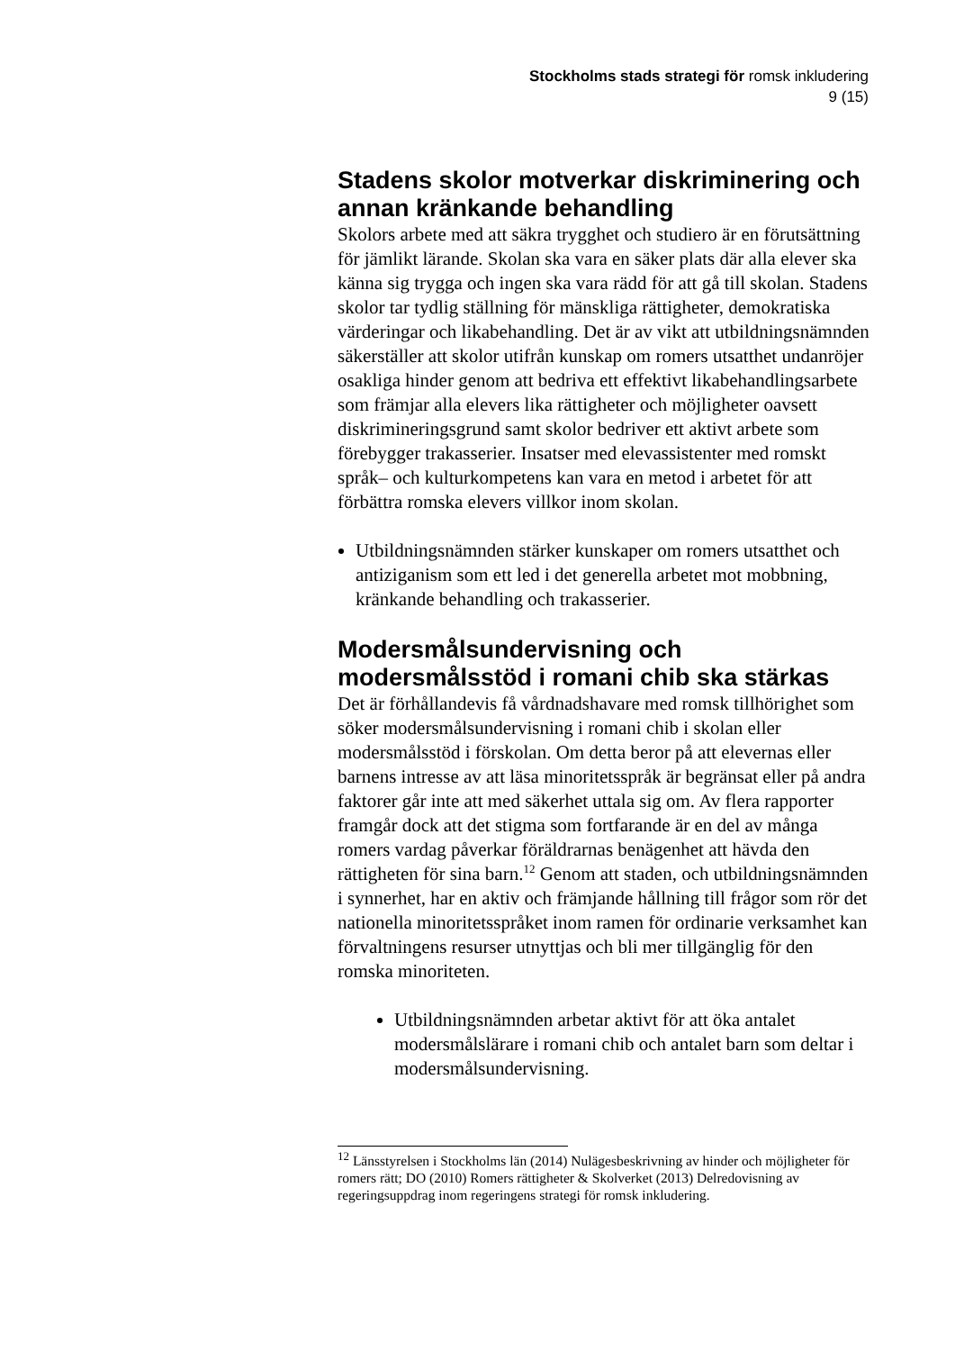Stockholms stads strategi för romsk inkludering
9 (15)
Stadens skolor motverkar diskriminering och annan kränkande behandling
Skolors arbete med att säkra trygghet och studiero är en förutsättning för jämlikt lärande. Skolan ska vara en säker plats där alla elever ska känna sig trygga och ingen ska vara rädd för att gå till skolan. Stadens skolor tar tydlig ställning för mänskliga rättigheter, demokratiska värderingar och likabehandling. Det är av vikt att utbildningsnämnden säkerställer att skolor utifrån kunskap om romers utsatthet undanröjer osakliga hinder genom att bedriva ett effektivt likabehandlingsarbete som främjar alla elevers lika rättigheter och möjligheter oavsett diskrimineringsgrund samt skolor bedriver ett aktivt arbete som förebygger trakasserier. Insatser med elevassistenter med romskt språk– och kulturkompetens kan vara en metod i arbetet för att förbättra romska elevers villkor inom skolan.
Utbildningsnämnden stärker kunskaper om romers utsatthet och antiziganism som ett led i det generella arbetet mot mobbning, kränkande behandling och trakasserier.
Modersmålsundervisning och modersmålsstöd i romani chib ska stärkas
Det är förhållandevis få vårdnadshavare med romsk tillhörighet som söker modersmålsundervisning i romani chib i skolan eller modersmålsstöd i förskolan. Om detta beror på att elevernas eller barnens intresse av att läsa minoritetsspråk är begränsat eller på andra faktorer går inte att med säkerhet uttala sig om. Av flera rapporter framgår dock att det stigma som fortfarande är en del av många romers vardag påverkar föräldrarnas benägenhet att hävda den rättigheten för sina barn.<sup>12</sup> Genom att staden, och utbildningsnämnden i synnerhet, har en aktiv och främjande hållning till frågor som rör det nationella minoritetsspråket inom ramen för ordinarie verksamhet kan förvaltningens resurser utnyttjas och bli mer tillgänglig för den romska minoriteten.
Utbildningsnämnden arbetar aktivt för att öka antalet modersmålslärare i romani chib och antalet barn som deltar i modersmålsundervisning.
<sup>12</sup> Länsstyrelsen i Stockholms län (2014) Nulägesbeskrivning av hinder och möjligheter för romers rätt; DO (2010) Romers rättigheter & Skolverket (2013) Delredovisning av regeringsuppdrag inom regeringens strategi för romsk inkludering.